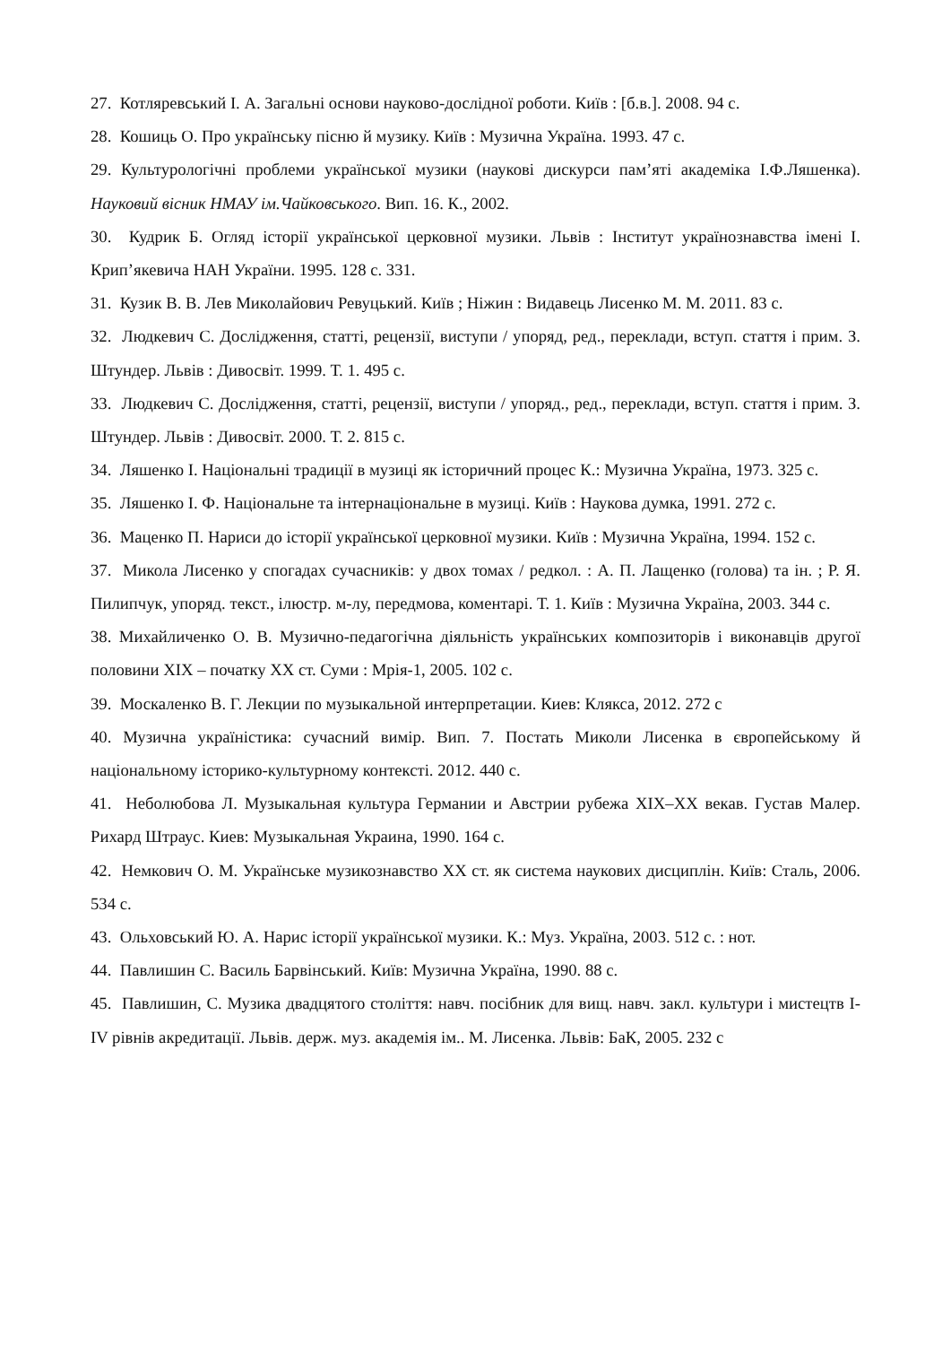27. Котляревський І. А. Загальні основи науково-дослідної роботи. Київ : [б.в.]. 2008. 94 с.
28. Кошиць О. Про українську пісню й музику. Київ : Музична Україна. 1993. 47 с.
29. Культурологічні проблеми української музики (наукові дискурси пам’яті академіка І.Ф.Ляшенка). Науковий вісник НМАУ ім.Чайковського. Вип. 16. К., 2002.
30. Кудрик Б. Огляд історії української церковної музики. Львів : Інститут українознавства імені І. Крип’якевича НАН України. 1995. 128 с. 331.
31. Кузик В. В. Лев Миколайович Ревуцький. Київ ; Ніжин : Видавець Лисенко М. М. 2011. 83 с.
32. Людкевич С. Дослідження, статті, рецензії, виступи / упоряд, ред., переклади, вступ. стаття і прим. З. Штундер. Львів : Дивосвіт. 1999. Т. 1. 495 с.
33. Людкевич С. Дослідження, статті, рецензії, виступи / упоряд., ред., переклади, вступ. стаття і прим. З. Штундер. Львів : Дивосвіт. 2000. Т. 2. 815 с.
34. Ляшенко І. Національні традиції в музиці як історичний процес К.: Музична Україна, 1973. 325 с.
35. Ляшенко І. Ф. Національне та інтернаціональне в музиці. Київ : Наукова думка, 1991. 272 с.
36. Маценко П. Нариси до історії української церковної музики. Київ : Музична Україна, 1994. 152 с.
37. Микола Лисенко у спогадах сучасників: у двох томах / редкол. : А. П. Лащенко (голова) та ін. ; Р. Я. Пилипчук, упоряд. текст., ілюстр. м-лу, передмова, коментарі. Т. 1. Київ : Музична Україна, 2003. 344 с.
38. Михайличенко О. В. Музично-педагогічна діяльність українських композиторів і виконавців другої половини ХІХ – початку ХХ ст. Суми : Мрія-1, 2005. 102 с.
39. Москаленко В. Г. Лекции по музыкальной интерпретации. Киев: Клякса, 2012. 272 с
40. Музична україністика: сучасний вимір. Вип. 7. Постать Миколи Лисенка в європейському й національному історико-культурному контексті. 2012. 440 с.
41. Неболюбова Л. Музыкальная культура Германии и Австрии рубежа XIX–XX векав. Густав Малер. Рихард Штраус. Киев: Музыкальная Украина, 1990. 164 с.
42. Немкович О. М. Українське музикознавство ХХ ст. як система наукових дисциплін. Київ: Сталь, 2006. 534 с.
43. Ольховський Ю. А. Нарис історії української музики. К.: Муз. Україна, 2003. 512 с. : нот.
44. Павлишин С. Василь Барвінський. Київ: Музична Україна, 1990. 88 с.
45. Павлишин, С. Музика двадцятого століття: навч. посібник для вищ. навч. закл. культури і мистецтв I-IV рівнів акредитації. Львів. держ. муз. академія ім.. М. Лисенка. Львів: БаК, 2005. 232 с